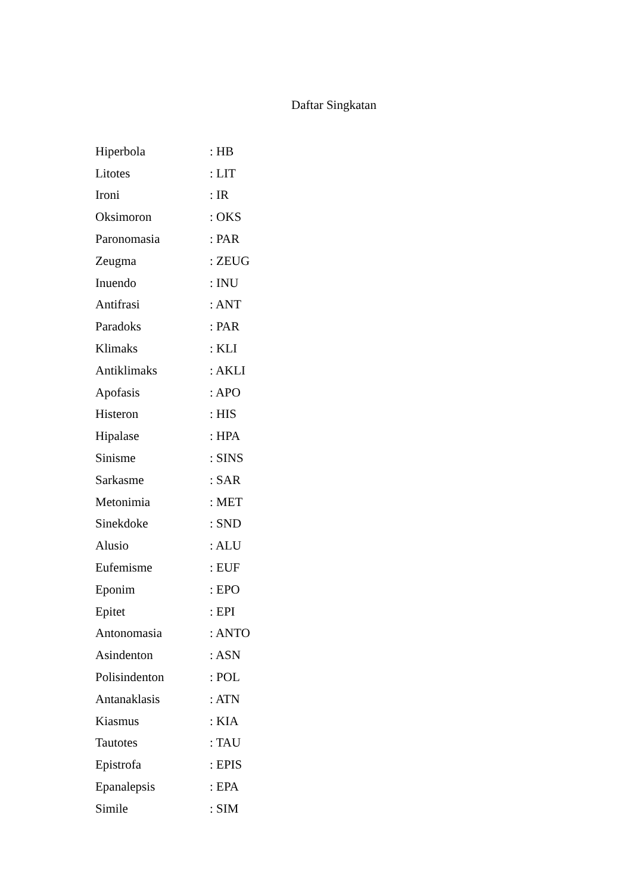Daftar Singkatan
| Hiperbola | : HB |
| Litotes | : LIT |
| Ironi | : IR |
| Oksimoron | : OKS |
| Paronomasia | : PAR |
| Zeugma | : ZEUG |
| Inuendo | : INU |
| Antifrasi | : ANT |
| Paradoks | : PAR |
| Klimaks | : KLI |
| Antiklimaks | : AKLI |
| Apofasis | : APO |
| Histeron | : HIS |
| Hipalase | : HPA |
| Sinisme | : SINS |
| Sarkasme | : SAR |
| Metonimia | : MET |
| Sinekdoke | : SND |
| Alusio | : ALU |
| Eufemisme | : EUF |
| Eponim | : EPO |
| Epitet | : EPI |
| Antonomasia | : ANTO |
| Asindenton | : ASN |
| Polisindenton | : POL |
| Antanaklasis | : ATN |
| Kiasmus | : KIA |
| Tautotes | : TAU |
| Epistrofa | : EPIS |
| Epanalepsis | : EPA |
| Simile | : SIM |